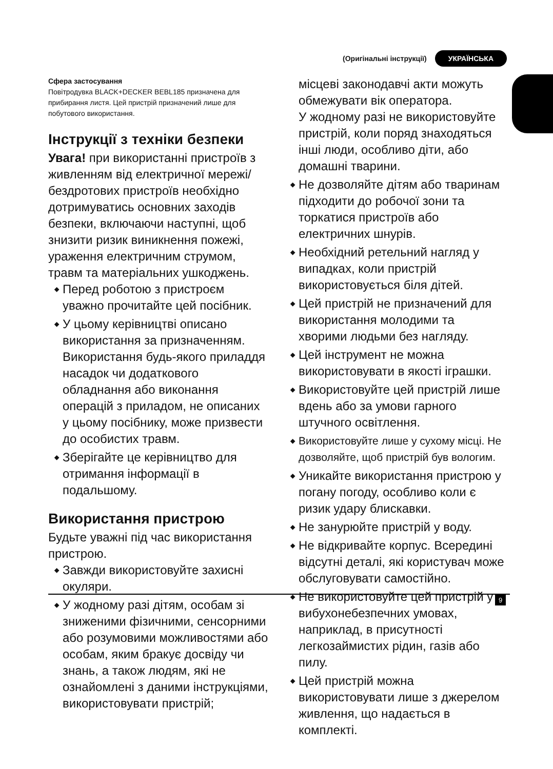(Оригінальні інструкції) УКРАЇНСЬКА
Сфера застосування
Повітродувка BLACK+DECKER BEBL185 призначена для прибирання листя. Цей пристрій призначений лише для побутового використання.
Інструкції з техніки безпеки
Увага! при використанні пристроїв з живленням від електричної мережі/ бездротових пристроїв необхідно дотримуватись основних заходів безпеки, включаючи наступні, щоб знизити ризик виникнення пожежі, ураження електричним струмом, травм та матеріальних ушкоджень.
◆ Перед роботою з пристроєм уважно прочитайте цей посібник.
◆ У цьому керівництві описано використання за призначенням. Використання будь-якого приладдя насадок чи додаткового обладнання або виконання операцій з приладом, не описаних у цьому посібнику, може призвести до особистих травм.
◆ Зберігайте це керівництво для отримання інформації в подальшому.
Використання пристрою
Будьте уважні під час використання пристрою.
◆ Завжди використовуйте захисні окуляри.
◆ У жодному разі дітям, особам зі зниженими фізичними, сенсорними або розумовими можливостями або особам, яким бракує досвіду чи знань, а також людям, які не ознайомлені з даними інструкціями, використовувати пристрій;
місцеві законодавчі акти можуть обмежувати вік оператора.
У жодному разі не використовуйте пристрій, коли поряд знаходяться інші люди, особливо діти, або домашні тварини.
◆ Не дозволяйте дітям або тваринам підходити до робочої зони та торкатися пристроїв або електричних шнурів.
◆ Необхідний ретельний нагляд у випадках, коли пристрій використовується біля дітей.
◆ Цей пристрій не призначений для використання молодими та хворими людьми без нагляду.
◆ Цей інструмент не можна використовувати в якості іграшки.
◆ Використовуйте цей пристрій лише вдень або за умови гарного штучного освітлення.
◆ Використовуйте лише у сухому місці. Не дозволяйте, щоб пристрій був вологим.
◆ Уникайте використання пристрою у погану погоду, особливо коли є ризик удару блискавки.
◆ Не занурюйте пристрій у воду.
◆ Не відкривайте корпус. Всередині відсутні деталі, які користувач може обслуговувати самостійно.
◆ Не використовуйте цей пристрій у вибухонебезпечних умовах, наприклад, в присутності легкозаймистих рідин, газів або пилу.
◆ Цей пристрій можна використовувати лише з джерелом живлення, що надається в комплекті.
9